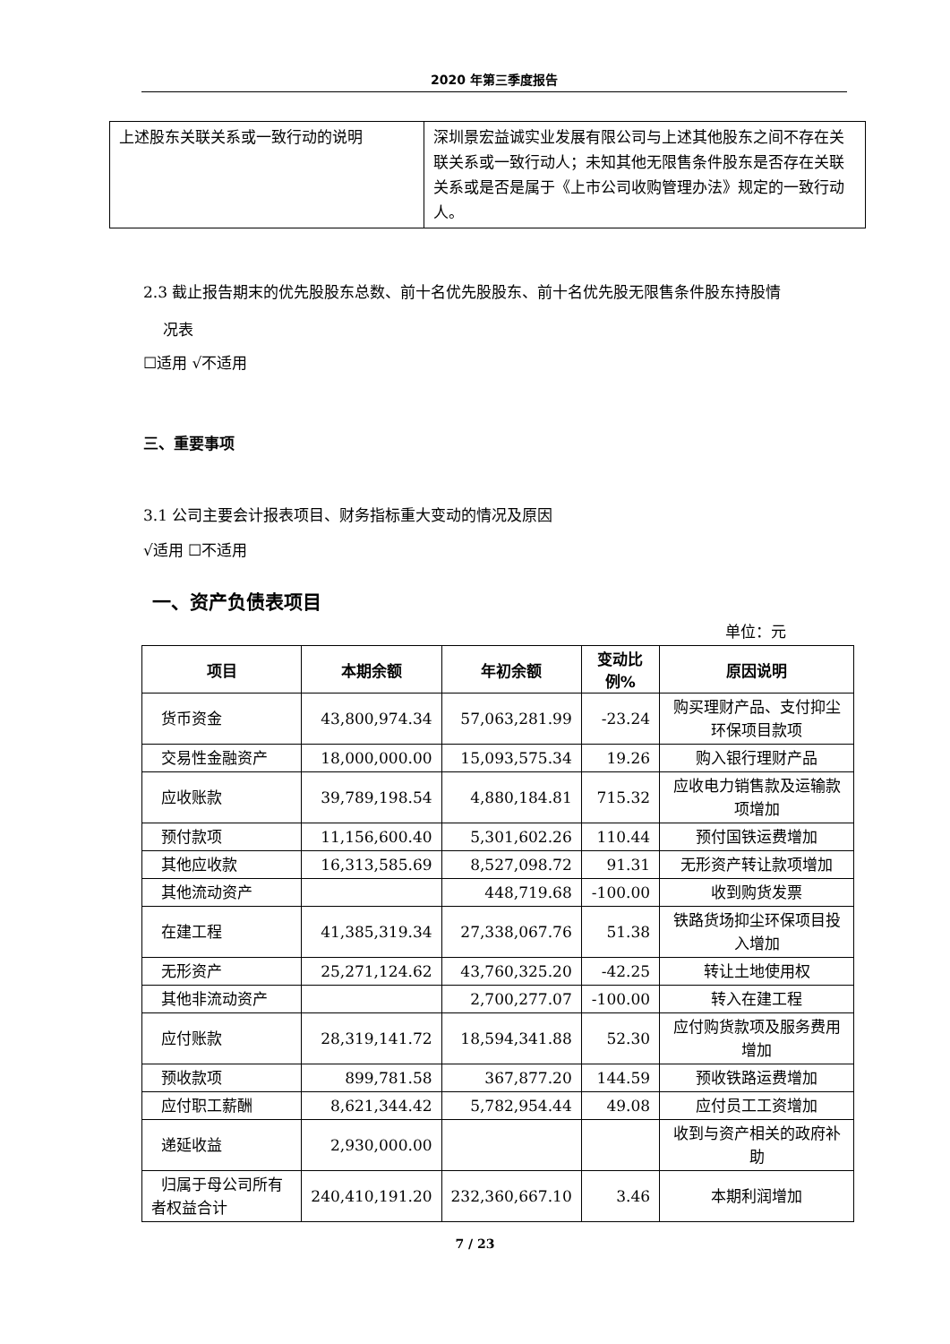2020 年第三季度报告
| 上述股东关联关系或一致行动的说明 | 深圳景宏益诚实业发展有限公司与上述其他股东之间不存在关联关系或一致行动人；未知其他无限售条件股东是否存在关联关系或是否是属于《上市公司收购管理办法》规定的一致行动人。 |
2.3 截止报告期末的优先股股东总数、前十名优先股股东、前十名优先股无限售条件股东持股情
况表
☐适用 √不适用
三、重要事项
3.1 公司主要会计报表项目、财务指标重大变动的情况及原因
√适用 ☐不适用
一、资产负债表项目
单位：元
| 项目 | 本期余额 | 年初余额 | 变动比例% | 原因说明 |
| --- | --- | --- | --- | --- |
| 货币资金 | 43,800,974.34 | 57,063,281.99 | -23.24 | 购买理财产品、支付抑尘环保项目款项 |
| 交易性金融资产 | 18,000,000.00 | 15,093,575.34 | 19.26 | 购入银行理财产品 |
| 应收账款 | 39,789,198.54 | 4,880,184.81 | 715.32 | 应收电力销售款及运输款项增加 |
| 预付款项 | 11,156,600.40 | 5,301,602.26 | 110.44 | 预付国铁运费增加 |
| 其他应收款 | 16,313,585.69 | 8,527,098.72 | 91.31 | 无形资产转让款项增加 |
| 其他流动资产 | | 448,719.68 | -100.00 | 收到购货发票 |
| 在建工程 | 41,385,319.34 | 27,338,067.76 | 51.38 | 铁路货场抑尘环保项目投入增加 |
| 无形资产 | 25,271,124.62 | 43,760,325.20 | -42.25 | 转让土地使用权 |
| 其他非流动资产 | | 2,700,277.07 | -100.00 | 转入在建工程 |
| 应付账款 | 28,319,141.72 | 18,594,341.88 | 52.30 | 应付购货款项及服务费用增加 |
| 预收款项 | 899,781.58 | 367,877.20 | 144.59 | 预收铁路运费增加 |
| 应付职工薪酬 | 8,621,344.42 | 5,782,954.44 | 49.08 | 应付员工工资增加 |
| 递延收益 | 2,930,000.00 | | | 收到与资产相关的政府补助 |
| 归属于母公司所有者权益合计 | 240,410,191.20 | 232,360,667.10 | 3.46 | 本期利润增加 |
7 / 23